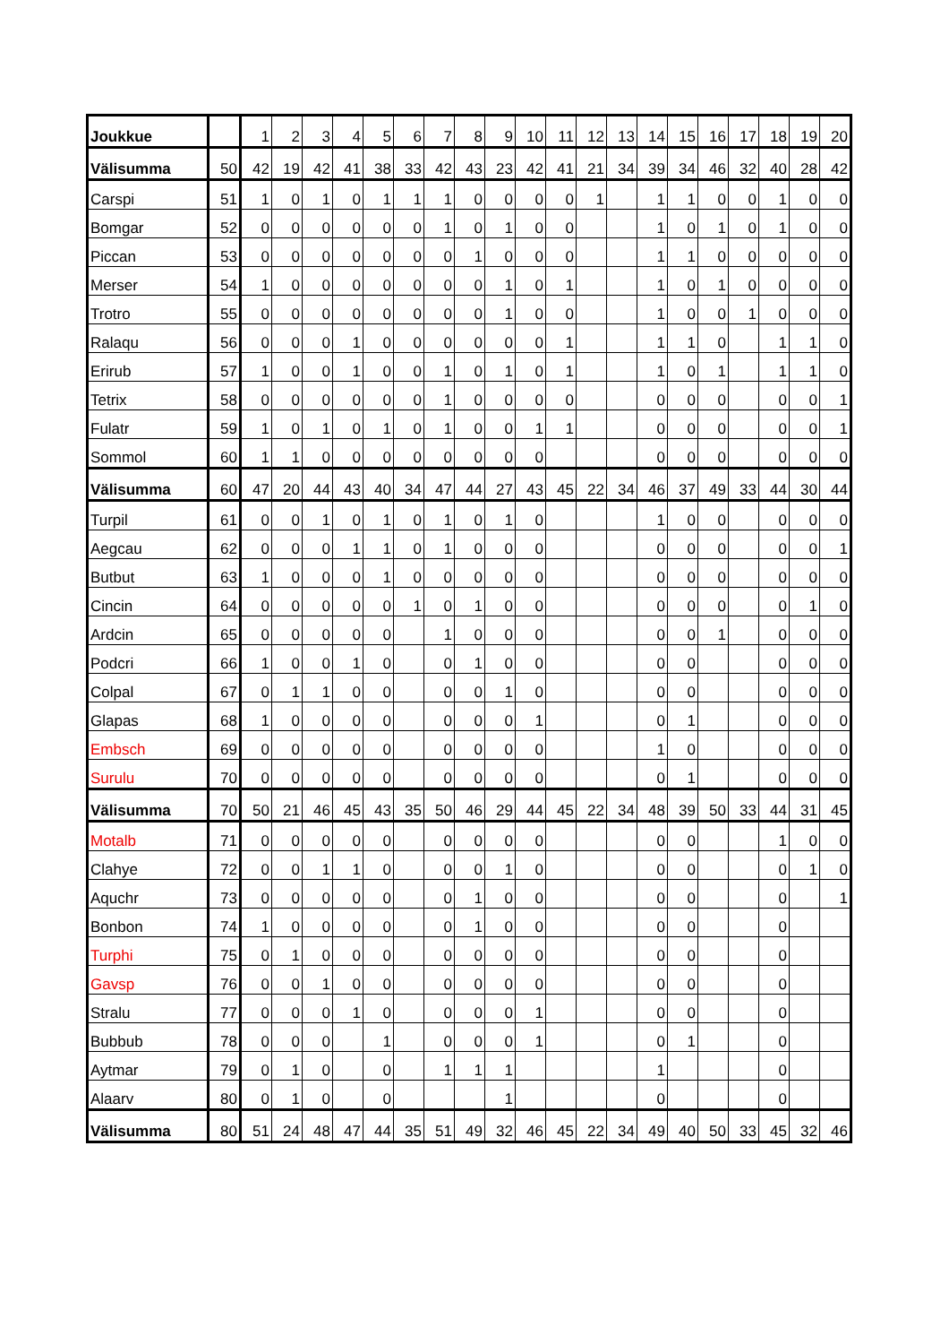| Joukkue | | 1 | 2 | 3 | 4 | 5 | 6 | 7 | 8 | 9 | 10 | 11 | 12 | 13 | 14 | 15 | 16 | 17 | 18 | 19 | 20 |
| Välisumma | 50 | 42 | 19 | 42 | 41 | 38 | 33 | 42 | 43 | 23 | 42 | 41 | 21 | 34 | 39 | 34 | 46 | 32 | 40 | 28 | 42 |
| Carspi | 51 | 1 | 0 | 1 | 0 | 1 | 1 | 1 | 0 | 0 | 0 | 0 | 1 | | 1 | 1 | 0 | 0 | 1 | 0 | 0 |
| Bomgar | 52 | 0 | 0 | 0 | 0 | 0 | 0 | 1 | 0 | 1 | 0 | 0 | | | 1 | 0 | 1 | 0 | 1 | 0 | 0 |
| Piccan | 53 | 0 | 0 | 0 | 0 | 0 | 0 | 0 | 1 | 0 | 0 | 0 | | | 1 | 1 | 0 | 0 | 0 | 0 | 0 |
| Merser | 54 | 1 | 0 | 0 | 0 | 0 | 0 | 0 | 0 | 1 | 0 | 1 | | | 1 | 0 | 1 | 0 | 0 | 0 | 0 |
| Trotro | 55 | 0 | 0 | 0 | 0 | 0 | 0 | 0 | 0 | 1 | 0 | 0 | | | 1 | 0 | 0 | 1 | 0 | 0 | 0 |
| Ralaqu | 56 | 0 | 0 | 0 | 1 | 0 | 0 | 0 | 0 | 0 | 0 | 1 | | | 1 | 1 | 0 | | 1 | 1 | 0 |
| Erirub | 57 | 1 | 0 | 0 | 1 | 0 | 0 | 1 | 0 | 1 | 0 | 1 | | | 1 | 0 | 1 | | 1 | 1 | 0 |
| Tetrix | 58 | 0 | 0 | 0 | 0 | 0 | 0 | 1 | 0 | 0 | 0 | 0 | | | 0 | 0 | 0 | | 0 | 0 | 1 |
| Fulatr | 59 | 1 | 0 | 1 | 0 | 1 | 0 | 1 | 0 | 0 | 1 | 1 | | | 0 | 0 | 0 | | 0 | 0 | 1 |
| Sommol | 60 | 1 | 1 | 0 | 0 | 0 | 0 | 0 | 0 | 0 | 0 | | | | 0 | 0 | 0 | | 0 | 0 | 0 |
| Välisumma | 60 | 47 | 20 | 44 | 43 | 40 | 34 | 47 | 44 | 27 | 43 | 45 | 22 | 34 | 46 | 37 | 49 | 33 | 44 | 30 | 44 |
| Turpil | 61 | 0 | 0 | 1 | 0 | 1 | 0 | 1 | 0 | 1 | 0 | | | | 1 | 0 | 0 | | 0 | 0 | 0 |
| Aegcau | 62 | 0 | 0 | 0 | 1 | 1 | 0 | 1 | 0 | 0 | 0 | | | | 0 | 0 | 0 | | 0 | 0 | 1 |
| Butbut | 63 | 1 | 0 | 0 | 0 | 1 | 0 | 0 | 0 | 0 | 0 | | | | 0 | 0 | 0 | | 0 | 0 | 0 |
| Cincin | 64 | 0 | 0 | 0 | 0 | 0 | 1 | 0 | 1 | 0 | 0 | | | | 0 | 0 | 0 | | 0 | 1 | 0 |
| Ardcin | 65 | 0 | 0 | 0 | 0 | 0 | | 1 | 0 | 0 | 0 | | | | 0 | 0 | 1 | | 0 | 0 | 0 |
| Podcri | 66 | 1 | 0 | 0 | 1 | 0 | | 0 | 1 | 0 | 0 | | | | 0 | 0 | | | 0 | 0 | 0 |
| Colpal | 67 | 0 | 1 | 1 | 0 | 0 | | 0 | 0 | 1 | 0 | | | | 0 | 0 | | | 0 | 0 | 0 |
| Glapas | 68 | 1 | 0 | 0 | 0 | 0 | | 0 | 0 | 0 | 1 | | | | 0 | 1 | | | 0 | 0 | 0 |
| Embsch | 69 | 0 | 0 | 0 | 0 | 0 | | 0 | 0 | 0 | 0 | | | | 1 | 0 | | | 0 | 0 | 0 |
| Surulu | 70 | 0 | 0 | 0 | 0 | 0 | | 0 | 0 | 0 | 0 | | | | 0 | 1 | | | 0 | 0 | 0 |
| Välisumma | 70 | 50 | 21 | 46 | 45 | 43 | 35 | 50 | 46 | 29 | 44 | 45 | 22 | 34 | 48 | 39 | 50 | 33 | 44 | 31 | 45 |
| Motalb | 71 | 0 | 0 | 0 | 0 | 0 | | 0 | 0 | 0 | 0 | | | | 0 | 0 | | | 1 | 0 | 0 |
| Clahye | 72 | 0 | 0 | 1 | 1 | 0 | | 0 | 0 | 1 | 0 | | | | 0 | 0 | | | 0 | 1 | 0 |
| Aquchr | 73 | 0 | 0 | 0 | 0 | 0 | | 0 | 1 | 0 | 0 | | | | 0 | 0 | | | 0 | | 1 |
| Bonbon | 74 | 1 | 0 | 0 | 0 | 0 | | 0 | 1 | 0 | 0 | | | | 0 | 0 | | | 0 | | |
| Turphi | 75 | 0 | 1 | 0 | 0 | 0 | | 0 | 0 | 0 | 0 | | | | 0 | 0 | | | 0 | | |
| Gavsp | 76 | 0 | 0 | 1 | 0 | 0 | | 0 | 0 | 0 | 0 | | | | 0 | 0 | | | 0 | | |
| Stralu | 77 | 0 | 0 | 0 | 1 | 0 | | 0 | 0 | 0 | 1 | | | | 0 | 0 | | | 0 | | |
| Bubbub | 78 | 0 | 0 | 0 | | 1 | | 0 | 0 | 0 | 1 | | | | 0 | 1 | | | 0 | | |
| Aytmar | 79 | 0 | 1 | 0 | | 0 | | 1 | 1 | 1 | | | | | 1 | | | | 0 | | |
| Alaarv | 80 | 0 | 1 | 0 | | 0 | | | | 1 | | | | | 0 | | | | 0 | | |
| Välisumma | 80 | 51 | 24 | 48 | 47 | 44 | 35 | 51 | 49 | 32 | 46 | 45 | 22 | 34 | 49 | 40 | 50 | 33 | 45 | 32 | 46 |